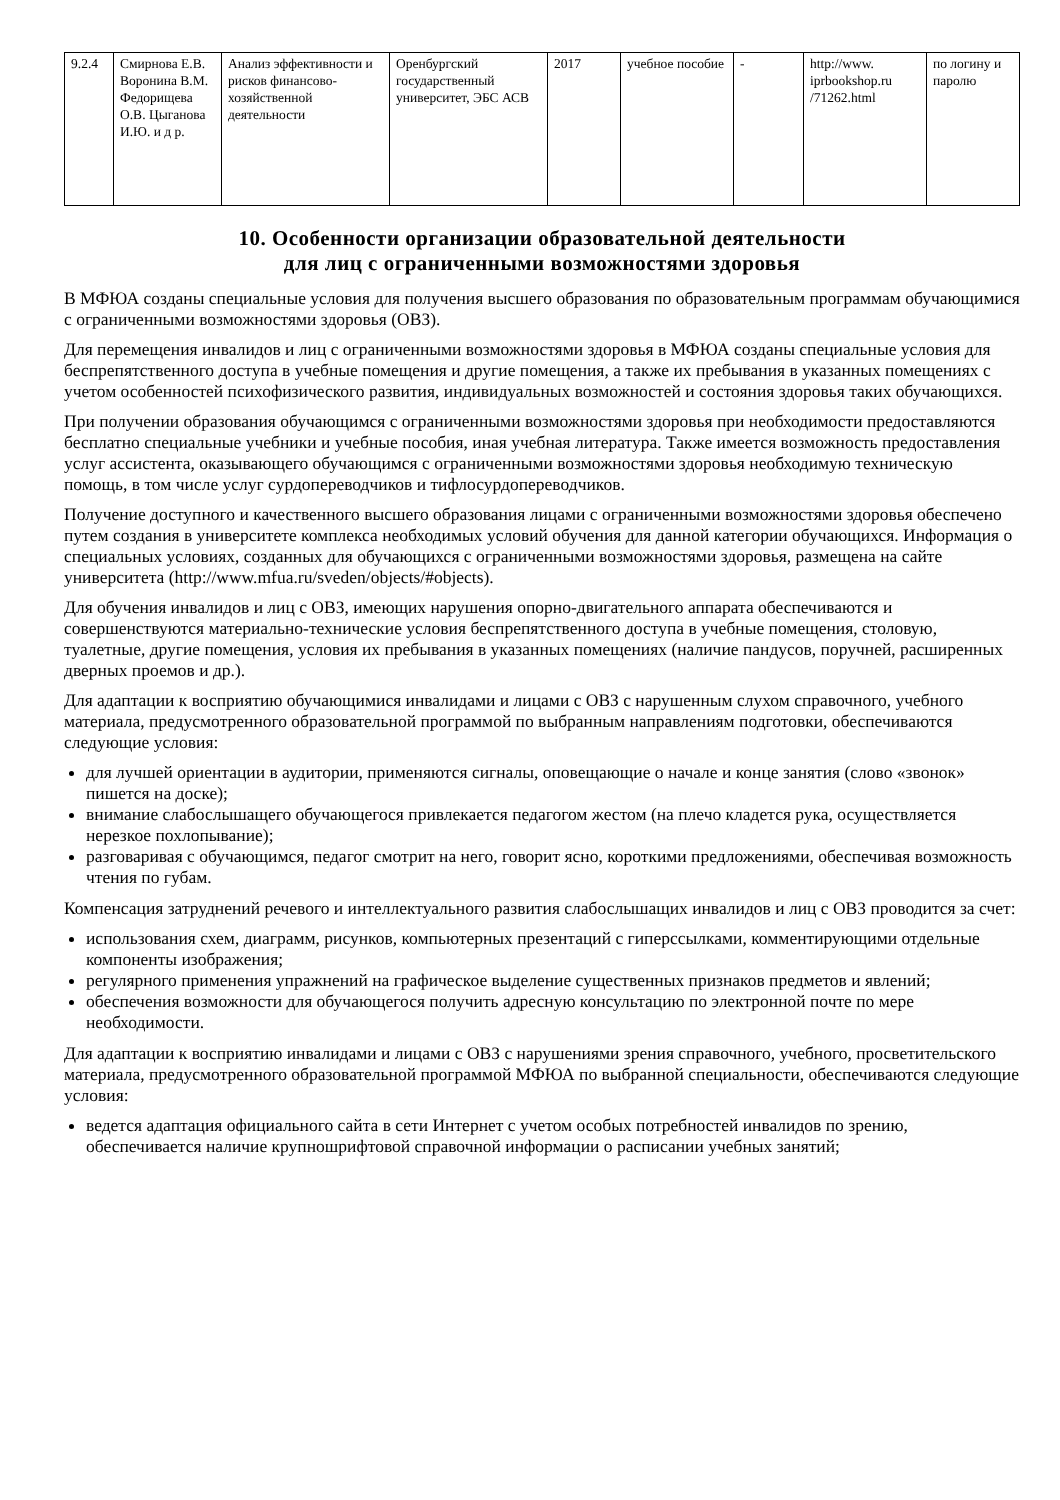| 9.2.4 | Смирнова Е.В. Воронина В.М. Федорищева О.В. Цыганова И.Ю. и д р. | Анализ эффективности и рисков финансово-хозяйственной деятельности | Оренбургский государственный университет, ЭБС АСВ | 2017 | учебное пособие | - | http://www. iprbookshop.ru /71262.html | по логину и паролю |
10. Особенности организации образовательной деятельности
для лиц с ограниченными возможностями здоровья
В МФЮА созданы специальные условия для получения высшего образования по образовательным программам обучающимися с ограниченными возможностями здоровья (ОВЗ).
Для перемещения инвалидов и лиц с ограниченными возможностями здоровья в МФЮА созданы специальные условия для беспрепятственного доступа в учебные помещения и другие помещения, а также их пребывания в указанных помещениях с учетом особенностей психофизического развития, индивидуальных возможностей и состояния здоровья таких обучающихся.
При получении образования обучающимся с ограниченными возможностями здоровья при необходимости предоставляются бесплатно специальные учебники и учебные пособия, иная учебная литература. Также имеется возможность предоставления услуг ассистента, оказывающего обучающимся с ограниченными возможностями здоровья необходимую техническую помощь, в том числе услуг сурдопереводчиков и тифлосурдопереводчиков.
Получение доступного и качественного высшего образования лицами с ограниченными возможностями здоровья обеспечено путем создания в университете комплекса необходимых условий обучения для данной категории обучающихся. Информация о специальных условиях, созданных для обучающихся с ограниченными возможностями здоровья, размещена на сайте университета (http://www.mfua.ru/sveden/objects/#objects).
Для обучения инвалидов и лиц с ОВЗ, имеющих нарушения опорно-двигательного аппарата обеспечиваются и совершенствуются материально-технические условия беспрепятственного доступа в учебные помещения, столовую, туалетные, другие помещения, условия их пребывания в указанных помещениях (наличие пандусов, поручней, расширенных дверных проемов и др.).
Для адаптации к восприятию обучающимися инвалидами и лицами с ОВЗ с нарушенным слухом справочного, учебного материала, предусмотренного образовательной программой по выбранным направлениям подготовки, обеспечиваются следующие условия:
для лучшей ориентации в аудитории, применяются сигналы, оповещающие о начале и конце занятия (слово «звонок» пишется на доске);
внимание слабослышащего обучающегося привлекается педагогом жестом (на плечо кладется рука, осуществляется нерезкое похлопывание);
разговаривая с обучающимся, педагог смотрит на него, говорит ясно, короткими предложениями, обеспечивая возможность чтения по губам.
Компенсация затруднений речевого и интеллектуального развития слабослышащих инвалидов и лиц с ОВЗ проводится за счет:
использования схем, диаграмм, рисунков, компьютерных презентаций с гиперссылками, комментирующими отдельные компоненты изображения;
регулярного применения упражнений на графическое выделение существенных признаков предметов и явлений;
обеспечения возможности для обучающегося получить адресную консультацию по электронной почте по мере необходимости.
Для адаптации к восприятию инвалидами и лицами с ОВЗ с нарушениями зрения справочного, учебного, просветительского материала, предусмотренного образовательной программой МФЮА по выбранной специальности, обеспечиваются следующие условия:
ведется адаптация официального сайта в сети Интернет с учетом особых потребностей инвалидов по зрению, обеспечивается наличие крупношрифтовой справочной информации о расписании учебных занятий;